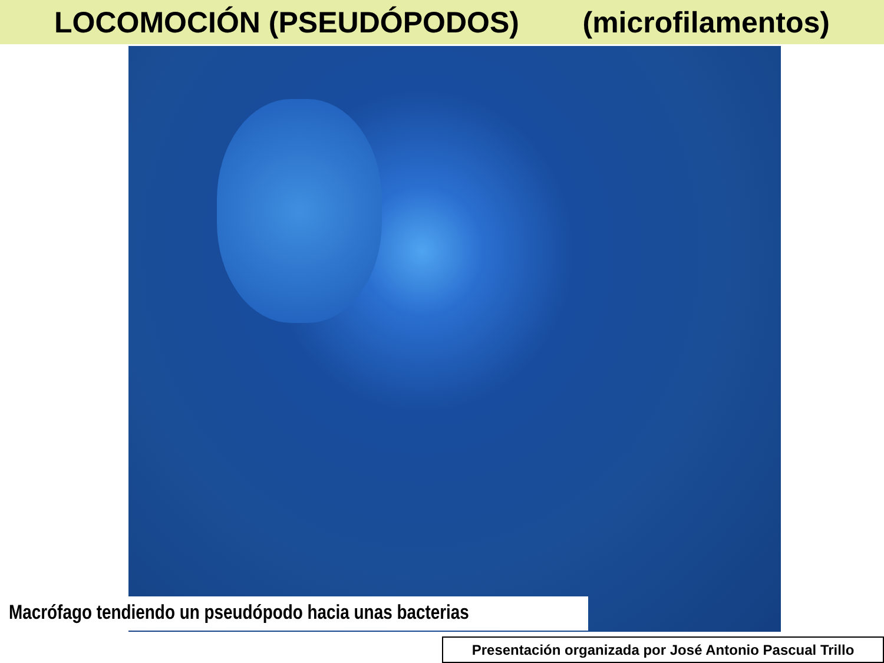LOCOMOCIÓN (PSEUDÓPODOS) (microfilamentos)
Macrófago tendiendo un pseudópodo hacia unas bacterias
Presentación organizada por José Antonio Pascual Trillo